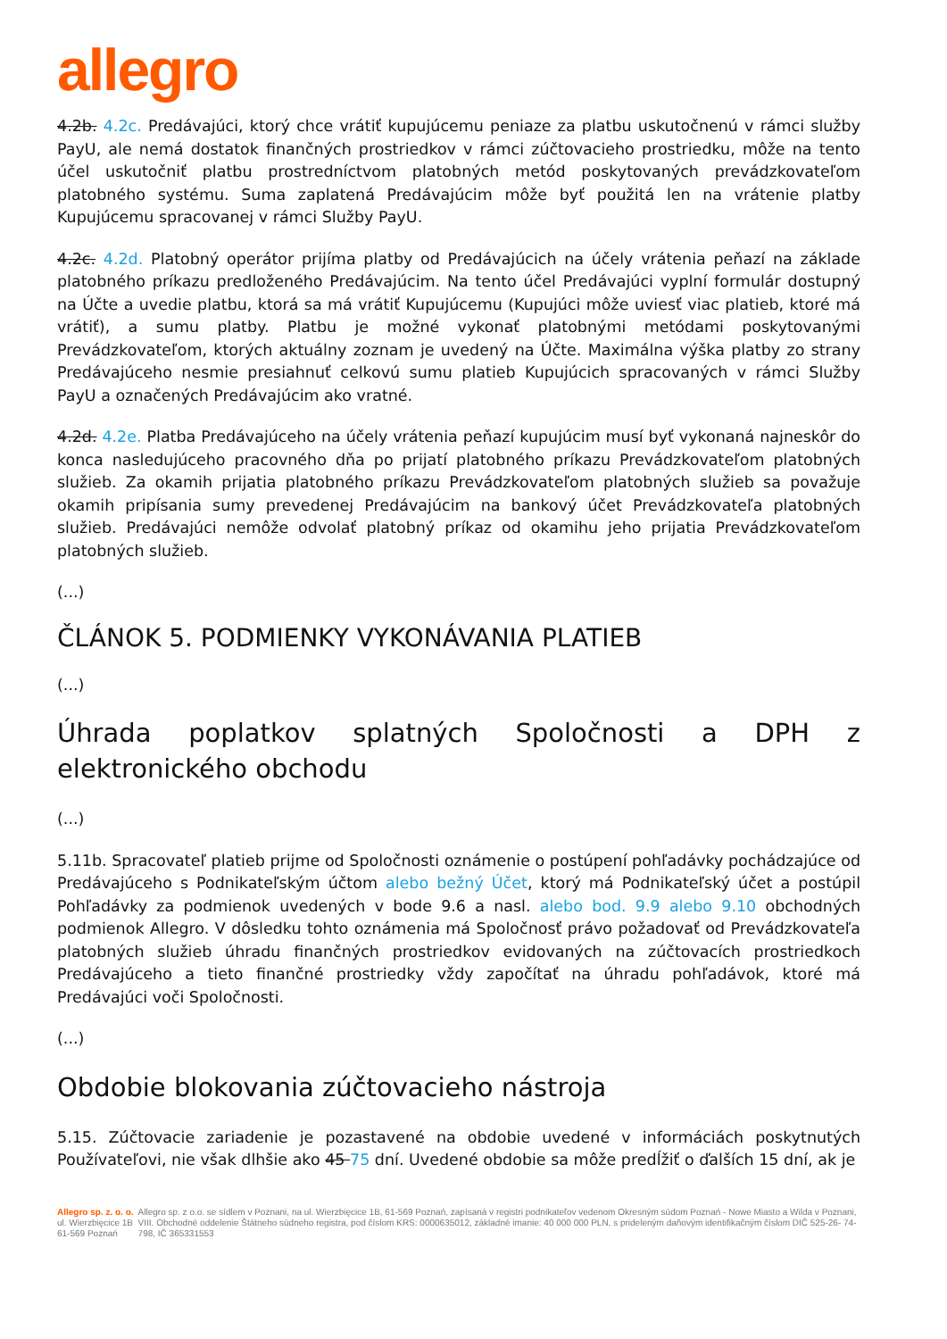allegro
4.2b. 4.2c. Predávajúci, ktorý chce vrátiť kupujúcemu peniaze za platbu uskutočnenú v rámci služby PayU, ale nemá dostatok finančných prostriedkov v rámci zúčtovacieho prostriedku, môže na tento účel uskutočniť platbu prostredníctvom platobných metód poskytovaných prevádzkovateľom platobného systému. Suma zaplatená Predávajúcim môže byť použitá len na vrátenie platby Kupujúcemu spracovanej v rámci Služby PayU.
4.2c. 4.2d. Platobný operátor prijíma platby od Predávajúcich na účely vrátenia peňazí na základe platobného príkazu predloženého Predávajúcim. Na tento účel Predávajúci vyplní formulár dostupný na Účte a uvedie platbu, ktorá sa má vrátiť Kupujúcemu (Kupujúci môže uviesť viac platieb, ktoré má vrátiť), a sumu platby. Platbu je možné vykonať platobnými metódami poskytovanými Prevádzkovateľom, ktorých aktuálny zoznam je uvedený na Účte. Maximálna výška platby zo strany Predávajúceho nesmie presiahnuť celkovú sumu platieb Kupujúcich spracovaných v rámci Služby PayU a označených Predávajúcim ako vratné.
4.2d. 4.2e. Platba Predávajúceho na účely vrátenia peňazí kupujúcim musí byť vykonaná najneskôr do konca nasledujúceho pracovného dňa po prijatí platobného príkazu Prevádzkovateľom platobných služieb. Za okamih prijatia platobného príkazu Prevádzkovateľom platobných služieb sa považuje okamih pripísania sumy prevedenej Predávajúcim na bankový účet Prevádzkovateľa platobných služieb. Predávajúci nemôže odvolať platobný príkaz od okamihu jeho prijatia Prevádzkovateľom platobných služieb.
(...)
ČLÁNOK 5. PODMIENKY VYKONÁVANIA PLATIEB
(...)
Úhrada poplatkov splatných Spoločnosti a DPH z elektronického obchodu
(...)
5.11b. Spracovateľ platieb prijme od Spoločnosti oznámenie o postúpení pohľadávky pochádzajúce od Predávajúceho s Podnikateľským účtom alebo bežný Účet, ktorý má Podnikateľský účet a postúpil Pohľadávky za podmienok uvedených v bode 9.6 a nasl. alebo bod. 9.9 alebo 9.10 obchodných podmienok Allegro. V dôsledku tohto oznámenia má Spoločnosť právo požadovať od Prevádzkovateľa platobných služieb úhradu finančných prostriedkov evidovaných na zúčtovacích prostriedkoch Predávajúceho a tieto finančné prostriedky vždy započítať na úhradu pohľadávok, ktoré má Predávajúci voči Spoločnosti.
(...)
Obdobie blokovania zúčtovacieho nástroja
5.15. Zúčtovacie zariadenie je pozastavené na obdobie uvedené v informáciách poskytnutých Používateľovi, nie však dlhšie ako 45 75 dní. Uvedené obdobie sa môže predĺžiť o ďalších 15 dní, ak je
Allegro sp. z. o. o.
ul. Wierzbięcice 1B
61-569 Poznań
Allegro sp. z o.o. se sídlem v Poznani, na ul. Wierzbięcice 1B, 61-569 Poznań, zapísaná v registri podnikateľov vedenom Okresným súdom Poznań - Nowe Miasto a Wilda v Poznani, VIII. Obchodné oddelenie Štátneho súdneho registra, pod číslom KRS: 0000635012, základné imanie: 40 000 000 PLN, s prideleným daňovým identifikačným číslom DIČ 525-26- 74-798, IČ 365331553